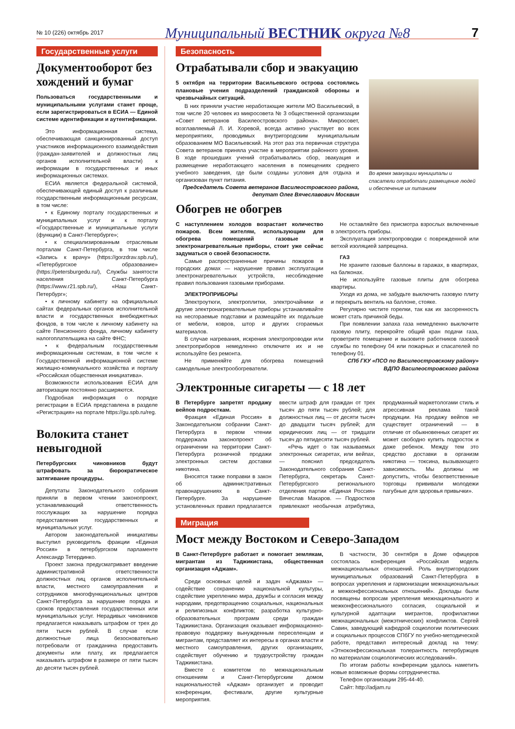№ 10 (226) октябрь 2017 Муниципальный ВЕСТНИК округа №8 7
Государственные услуги
Документооборот без хождений и бумаг
Пользоваться государственными и муниципальными услугами станет проще, если зарегистрироваться в ЕСИА — Единой системе идентификации и аутентификации.
Это информационная система, обеспечивающая санкционированный доступ участников информационного взаимодействия (граждан-заявителей и должностных лиц органов исполнительной власти) к информации в государственных и иных информационных системах.
ЕСИА является федеральной системой, обеспечивающей единый доступ к различным государственным информационным ресурсам, в том числе:
• к Единому порталу государственных и муниципальных услуг и к порталу «Государственные и муниципальные услуги (функции) в Санкт-Петербурге»;
• к специализированным отраслевым порталам Санкт-Петербурга, в том числе «Запись к врачу» (https://gorzdrav.spb.ru/), «Петербургское образование» (https://petersburgedu.ru/), Службы занятости населения Санкт-Петербурга (https://www.r21.spb.ru/), «Наш Санкт-Петербург»;
• к личному кабинету на официальных сайтах федеральных органов исполнительной власти и государственных внебюджетных фондов, в том числе к личному кабинету на сайте Пенсионного фонда, личному кабинету налогоплательщика на сайте ФНС;
• к федеральным государственным информационным системам, в том числе к Государственной информационной системе жилищно-коммунального хозяйства и порталу «Российская общественная инициатива».
Возможности использования ЕСИА для авторизации постоянно расширяются.
Подробная информация о порядке регистрации в ЕСИА представлена в разделе «Регистрация» на портале https://gu.spb.ru/reg.
Волокита станет невыгодной
Петербургских чиновников будут штрафовать за бюрократическое затягивание процедуры.
Депутаты Законодательного собрания приняли в первом чтении законопроект, устанавливающий ответственность госслужащих за нарушение порядка предоставления государственных и муниципальных услуг.
Автором законодательной инициативы выступил руководитель фракции «Единая Россия» в петербургском парламенте Александр Тетердинко.
Проект закона предусматривает введение административной ответственности должностных лиц органов исполнительной власти, местного самоуправления и сотрудников многофункциональных центров Санкт-Петербурга за нарушение порядка и сроков предоставления государственных или муниципальных услуг. Нерадивых чиновников предлагается наказывать штрафом от трех до пяти тысяч рублей. В случае если должностные лица безосновательно потребовали от гражданина предоставить документы или плату, их предлагается наказывать штрафом в размере от пяти тысяч до десяти тысяч рублей.
Безопасность
Отрабатывали сбор и эвакуацию
5 октября на территории Васильевского острова состоялись плановые учения подразделений гражданской обороны и чрезвычайных ситуаций.
В них приняли участие неработающие жители МО Васильевский, в том числе 20 человек из микросовета № 3 общественной организации «Совет ветеранов Василеостровского района». Микросовет, возглавляемый Л. И. Хоревой, всегда активно участвует во всех мероприятиях, проводимых внутригородским муниципальным образованием МО Васильевский. На этот раз эта первичная структура Совета ветеранов приняла участие в мероприятии районного уровня. В ходе прошедших учений отрабатывались сбор, эвакуация и размещение неработающего населения в помещениях среднего учебного заведения, где были созданы условия для отдыха и организован пункт питания.
Председатель Совета ветеранов Василеостровского района, депутат Олег Вячеславович Москвин
Во время эвакуации муниципалы и спасатели отработали размещение людей и обеспечение их питанием
Обогрев не обогрев
С наступлением холодов возрастает количество пожаров. Всем жителям, использующим для обогрева помещений газовые и электронагревательные приборы, стоит уже сейчас задуматься о своей безопасности.
Самые распространенные причины пожаров в городских домах — нарушение правил эксплуатации электронагревательных устройств, несоблюдение правил пользования газовыми приборами.
ЭЛЕКТРОПРИБОРЫ
Электроутюги, электроплитки, электрочайники и другие электронагревательные приборы устанавливайте на несгораемые подставки и размещайте их подальше от мебели, ковров, штор и других сгораемых материалов.
В случае нагревания, искрения электропроводки или электроприборов немедленно отключите их и не используйте без ремонта.
Не применяйте для обогрева помещений самодельные электрообогреватели.
Не оставляйте без присмотра взрослых включенные в электросеть приборы.
Эксплуатация электропроводки с поврежденной или ветхой изоляцией запрещена.
ГАЗ
Не храните газовые баллоны в гаражах, в квартирах, на балконах.
Не используйте газовые плиты для обогрева квартиры.
Уходя из дома, не забудьте выключить газовую плиту и перекрыть вентиль на баллоне, стояке.
Регулярно чистите горелки, так как их засоренность может стать причиной беды.
При появлении запаха газа немедленно выключите газовую плиту, перекройте общий кран подачи газа, проветрите помещение и вызовите работников газовой службы по телефону 04 или пожарных и спасателей по телефону 01.
СПб ГКУ «ПСО по Василеостровскому району» ВДПО Василеостровского района
Электронные сигареты — с 18 лет
В Петербурге запретят продажу вейпов подросткам.
Фракция «Единая Россия» в Законодательном собрании Санкт-Петербурга в первом чтении поддержала законопроект об ограничении на территории Санкт-Петербурга розничной продажи электронных систем доставки никотина.
Вносятся также поправки в закон об административных правонарушениях в Санкт-Петербурге. За нарушение установленных правил предлагается ввести штраф для граждан от трех тысяч до пяти тысяч рублей; для должностных лиц — от десяти тысяч до двадцати тысяч рублей; для юридических лиц — от тридцати тысяч до пятидесяти тысяч рублей.
«Речь идет о так называемых электронных сигаретах, или вейпах, — пояснил председатель Законодательного собрания Санкт-Петербурга, секретарь Санкт-Петербургского регионального отделения партии «Единая Россия» Вячеслав Макаров. — Подростков привлекают необычная атрибутика, продуманный маркетологами стиль и агрессивная реклама такой продукции. На продажу вейпов не существует ограничений — в отличие от обыкновенных сигарет их может свободно купить подросток и даже ребенок. Между тем это средство доставки в организм никотина — токсина, вызывающего зависимость. Мы должны не допустить, чтобы безответственные торговцы прививали молодежи пагубные для здоровья привычки».
Миграция
Мост между Востоком и Северо-Западом
В Санкт-Петербурге работает и помогает землякам, мигрантам из Таджикистана, общественная организация «Аджам».
Среди основных целей и задач «Аджама» — содействие сохранению национальной культуры, содействие укреплению мира, дружбы и согласия между народами, предотвращению социальных, национальных и религиозных конфликтов; разработка культурно-образовательных программ среди граждан Таджикистана. Организация оказывает информационно-правовую поддержку вынужденным переселенцам и мигрантам, представляет их интересы в органах власти и местного самоуправления, других организациях, содействует обучению и трудоустройству граждан Таджикистана.
Вместе с комитетом по межнациональным отношениям и Санкт-Петербургским домом национальностей «Аджам» организует и проводит конференции, фестивали, другие культурные мероприятия.
В частности, 30 сентября в Доме офицеров состоялась конференция «Российская модель межнациональных отношений. Роль внутригородских муниципальных образований Санкт-Петербурга в вопросах укрепления и гармонизации межнациональных и межконфессиональных отношений». Доклады были посвящены вопросам укрепления межнационального и межконфессионального согласия, социальной и культурной адаптации мигрантов, профилактики межнациональных (межэтнических) конфликтов. Сергей Савин, заведующий кафедрой социологии политических и социальных процессов СПбГУ по учебно-методической работе, представил интересный доклад на тему: «Этноконфессиональная толерантность петербуржцев по материалам социологических исследований».
По итогам работы конференции удалось наметить новые возможные формы сотрудничества.
Телефон организации 295-44-40.
Сайт: http://adjam.ru